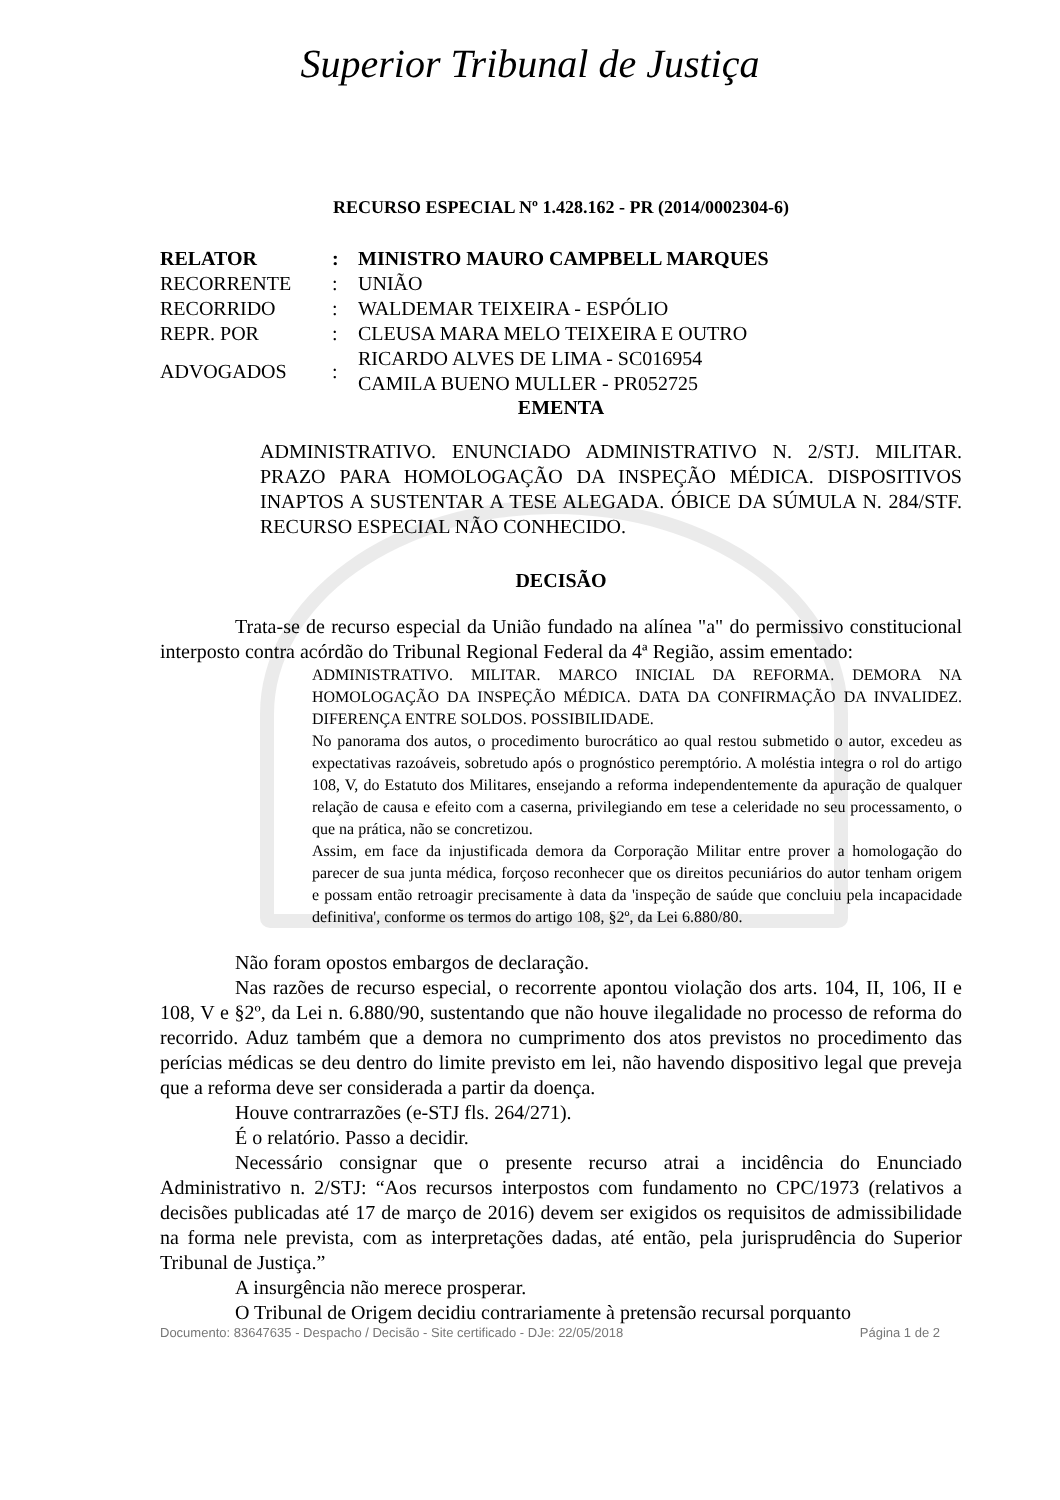Superior Tribunal de Justiça
RECURSO ESPECIAL Nº 1.428.162 - PR (2014/0002304-6)
| RELATOR | : | MINISTRO MAURO CAMPBELL MARQUES |
| RECORRENTE | : | UNIÃO |
| RECORRIDO | : | WALDEMAR TEIXEIRA - ESPÓLIO |
| REPR. POR | : | CLEUSA MARA MELO TEIXEIRA E OUTRO |
| ADVOGADOS | : | RICARDO ALVES DE LIMA - SC016954 CAMILA BUENO MULLER - PR052725 |
EMENTA
ADMINISTRATIVO. ENUNCIADO ADMINISTRATIVO N. 2/STJ. MILITAR. PRAZO PARA HOMOLOGAÇÃO DA INSPEÇÃO MÉDICA. DISPOSITIVOS INAPTOS A SUSTENTAR A TESE ALEGADA. ÓBICE DA SÚMULA N. 284/STF. RECURSO ESPECIAL NÃO CONHECIDO.
DECISÃO
Trata-se de recurso especial da União fundado na alínea "a" do permissivo constitucional interposto contra acórdão do Tribunal Regional Federal da 4ª Região, assim ementado:
ADMINISTRATIVO. MILITAR. MARCO INICIAL DA REFORMA. DEMORA NA HOMOLOGAÇÃO DA INSPEÇÃO MÉDICA. DATA DA CONFIRMAÇÃO DA INVALIDEZ. DIFERENÇA ENTRE SOLDOS. POSSIBILIDADE.
No panorama dos autos, o procedimento burocrático ao qual restou submetido o autor, excedeu as expectativas razoáveis, sobretudo após o prognóstico peremptório. A moléstia integra o rol do artigo 108, V, do Estatuto dos Militares, ensejando a reforma independentemente da apuração de qualquer relação de causa e efeito com a caserna, privilegiando em tese a celeridade no seu processamento, o que na prática, não se concretizou.
Assim, em face da injustificada demora da Corporação Militar entre prover a homologação do parecer de sua junta médica, forçoso reconhecer que os direitos pecuniários do autor tenham origem e possam então retroagir precisamente à data da 'inspeção de saúde que concluiu pela incapacidade definitiva', conforme os termos do artigo 108, §2º, da Lei 6.880/80.
Não foram opostos embargos de declaração.
Nas razões de recurso especial, o recorrente apontou violação dos arts. 104, II, 106, II e 108, V e §2º, da Lei n. 6.880/90, sustentando que não houve ilegalidade no processo de reforma do recorrido. Aduz também que a demora no cumprimento dos atos previstos no procedimento das perícias médicas se deu dentro do limite previsto em lei, não havendo dispositivo legal que preveja que a reforma deve ser considerada a partir da doença.
Houve contrarrazões (e-STJ fls. 264/271).
É o relatório. Passo a decidir.
Necessário consignar que o presente recurso atrai a incidência do Enunciado Administrativo n. 2/STJ: “Aos recursos interpostos com fundamento no CPC/1973 (relativos a decisões publicadas até 17 de março de 2016) devem ser exigidos os requisitos de admissibilidade na forma nele prevista, com as interpretações dadas, até então, pela jurisprudência do Superior Tribunal de Justiça.”
A insurgência não merece prosperar.
O Tribunal de Origem decidiu contrariamente à pretensão recursal porquanto
Documento: 83647635 - Despacho / Decisão - Site certificado - DJe: 22/05/2018 Página 1 de 2